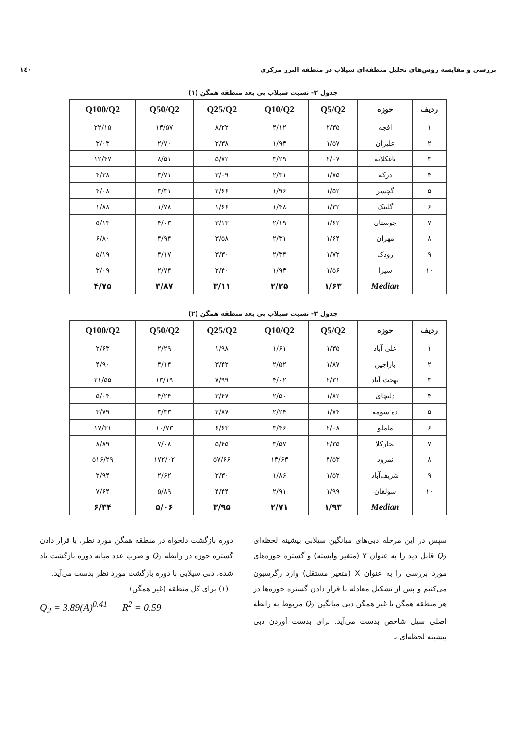بررسی و مقایسه روش‌های تحلیل منطقه‌ای سیلاب در منطقه البرز مرکزی ۱٤۰
جدول ۲- نسبت سیلاب بی بعد منطقه همگن (۱)
| ردیف | حوزه | Q5/Q2 | Q10/Q2 | Q25/Q2 | Q50/Q2 | Q100/Q2 |
| --- | --- | --- | --- | --- | --- | --- |
| ۱ | افجه | ۲/۳۵ | ۴/۱۲ | ۸/۲۲ | ۱۳/۵۷ | ۲۲/۱۵ |
| ۲ | علیزان | ۱/۵۷ | ۱/۹۳ | ۲/۳۸ | ۲/۷۰ | ۳/۰۳ |
| ۳ | باغکلایه | ۲/۰۷ | ۳/۲۹ | ۵/۷۲ | ۸/۵۱ | ۱۲/۴۷ |
| ۴ | درکه | ۱/۷۵ | ۲/۳۱ | ۳/۰۹ | ۳/۷۱ | ۴/۳۸ |
| ۵ | گچسر | ۱/۵۲ | ۱/۹۶ | ۲/۶۶ | ۳/۳۱ | ۴/۰۸ |
| ۶ | گلینک | ۱/۳۲ | ۱/۴۸ | ۱/۶۶ | ۱/۷۸ | ۱/۸۸ |
| ۷ | جوستان | ۱/۶۲ | ۲/۱۹ | ۳/۱۳ | ۴/۰۳ | ۵/۱۳ |
| ۸ | مهران | ۱/۶۴ | ۲/۳۱ | ۳/۵۸ | ۴/۹۴ | ۶/۸۰ |
| ۹ | رودک | ۱/۷۲ | ۲/۳۴ | ۳/۳۰ | ۴/۱۷ | ۵/۱۹ |
| ۱۰ | سیرا | ۱/۵۶ | ۱/۹۳ | ۲/۴۰ | ۲/۷۴ | ۳/۰۹ |
| | Median | ۱/۶۳ | ۲/۲۵ | ۳/۱۱ | ۳/۸۷ | ۴/۷۵ |
جدول ۳- نسبت سیلاب بی بعد منطقه همگن (۲)
| ردیف | حوزه | Q5/Q2 | Q10/Q2 | Q25/Q2 | Q50/Q2 | Q100/Q2 |
| --- | --- | --- | --- | --- | --- | --- |
| ۱ | علی آباد | ۱/۳۵ | ۱/۶۱ | ۱/۹۸ | ۲/۲۹ | ۲/۶۳ |
| ۲ | باراجین | ۱/۸۷ | ۲/۵۲ | ۳/۴۲ | ۴/۱۴ | ۴/۹۰ |
| ۳ | بهجت آباد | ۲/۳۱ | ۴/۰۲ | ۷/۹۹ | ۱۳/۱۹ | ۲۱/۵۵ |
| ۴ | دلیچای | ۱/۸۲ | ۲/۵۰ | ۳/۴۷ | ۴/۲۴ | ۵/۰۴ |
| ۵ | ده سومه | ۱/۷۴ | ۲/۲۴ | ۲/۸۷ | ۳/۳۳ | ۳/۷۹ |
| ۶ | ماملو | ۲/۰۸ | ۳/۴۶ | ۶/۶۳ | ۱۰/۷۳ | ۱۷/۳۱ |
| ۷ | نجارکلا | ۲/۳۵ | ۳/۵۷ | ۵/۴۵ | ۷/۰۸ | ۸/۸۹ |
| ۸ | نمرود | ۴/۵۳ | ۱۳/۶۳ | ۵۷/۶۶ | ۱۷۲/۰۲ | ۵۱۶/۲۹ |
| ۹ | شریف‌آباد | ۱/۵۲ | ۱/۸۶ | ۲/۳۰ | ۲/۶۲ | ۲/۹۴ |
| ۱۰ | سولقان | ۱/۹۹ | ۲/۹۱ | ۴/۴۴ | ۵/۸۹ | ۷/۶۴ |
| | Median | ۱/۹۳ | ۲/۷۱ | ۳/۹۵ | ۵/۰۶ | ۶/۳۴ |
سپس در این مرحله دبی‌های میانگین سیلابی بیشینه لحظه‌ای Q<sub>2</sub> قابل دید را به عنوان Y (متغیر وابسته) و گستره حوزه‌های مورد بررسی را به عنوان X (متغیر مستقل) وارد رگرسیون می‌کنیم و پس از تشکیل معادله با قرار دادن گستره حوزه‌ها در هر منطقه همگن یا غیر همگن دبی میانگین Q<sub>2</sub> مربوط به رابطه اصلی سیل شاخص بدست می‌آید. برای بدست آوردن دبی بیشینه لحظه‌ای با
دوره بازگشت دلخواه در منطقه همگن مورد نظر، با قرار دادن گستره حوزه در رابطه Q<sub>2</sub> و ضرب عدد میانه دوره بازگشت یاد شده، دبی سیلابی با دوره بازگشت مورد نظر بدست می‌آید.
(۱) برای کل منطقه (غیر همگن)
Q<sub>2</sub> = 3.89(A)<sup>0.41</sup> R<sup>2</sup> = 0.59